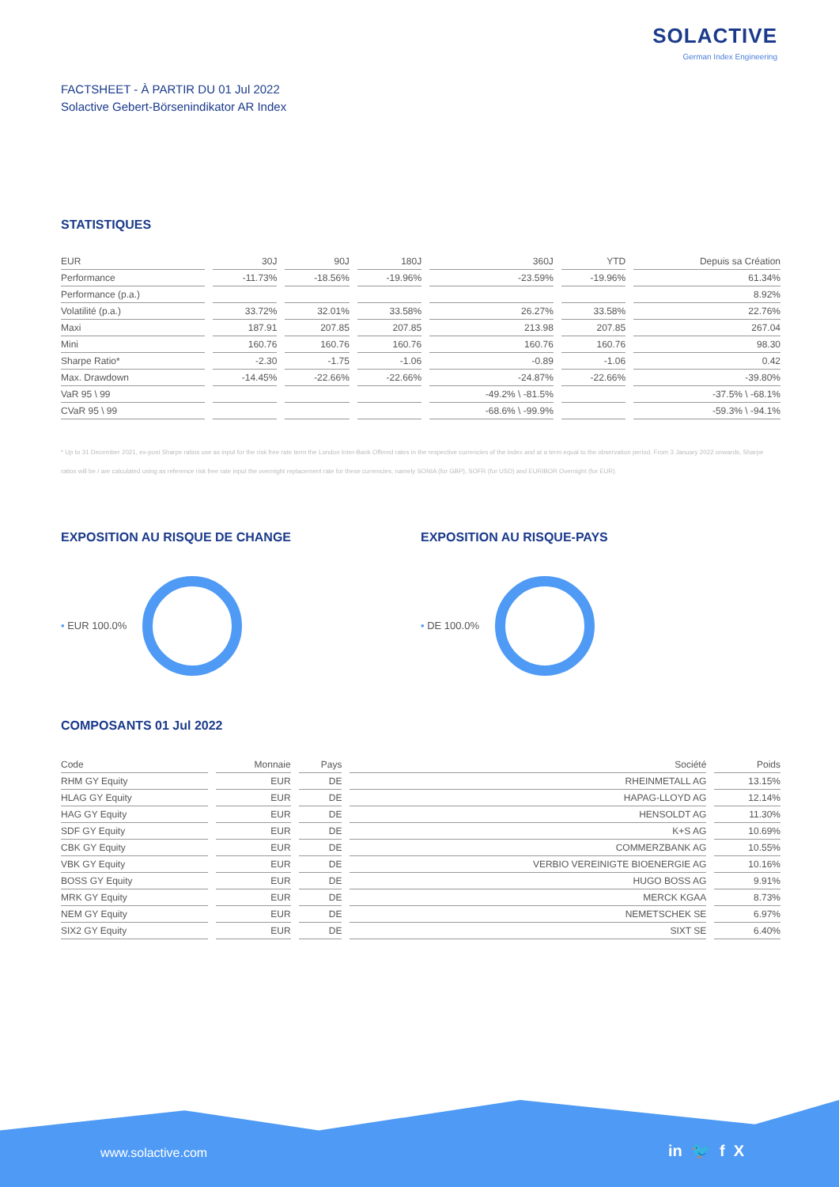SOLACTIVE
German Index Engineering
FACTSHEET - À PARTIR DU 01 Jul 2022
Solactive Gebert-Börsenindikator AR Index
STATISTIQUES
| EUR | 30J | 90J | 180J | 360J | YTD | Depuis sa Création |
| --- | --- | --- | --- | --- | --- | --- |
| Performance | -11.73% | -18.56% | -19.96% | -23.59% | -19.96% | 61.34% |
| Performance (p.a.) | | | | | | 8.92% |
| Volatilité (p.a.) | 33.72% | 32.01% | 33.58% | 26.27% | 33.58% | 22.76% |
| Maxi | 187.91 | 207.85 | 207.85 | 213.98 | 207.85 | 267.04 |
| Mini | 160.76 | 160.76 | 160.76 | 160.76 | 160.76 | 98.30 |
| Sharpe Ratio* | -2.30 | -1.75 | -1.06 | -0.89 | -1.06 | 0.42 |
| Max. Drawdown | -14.45% | -22.66% | -22.66% | -24.87% | -22.66% | -39.80% |
| VaR 95 \ 99 | | | | -49.2% \ -81.5% | | -37.5% \ -68.1% |
| CVaR 95 \ 99 | | | | -68.6% \ -99.9% | | -59.3% \ -94.1% |
* Up to 31 December 2021, ex-post Sharpe ratios use as input for the risk free rate term the London Inter-Bank Offered rates in the respective currencies of the index and at a term equal to the observation period. From 3 January 2022 onwards, Sharpe ratios will be / are calculated using as reference risk free rate input the overnight replacement rate for these currencies, namely SONIA (for GBP), SOFR (for USD) and EURIBOR Overnight (for EUR).
EXPOSITION AU RISQUE DE CHANGE
• EUR 100.0%
EXPOSITION AU RISQUE-PAYS
• DE 100.0%
COMPOSANTS 01 Jul 2022
| Code | Monnaie | Pays | Société | Poids |
| --- | --- | --- | --- | --- |
| RHM GY Equity | EUR | DE | RHEINMETALL AG | 13.15% |
| HLAG GY Equity | EUR | DE | HAPAG-LLOYD AG | 12.14% |
| HAG GY Equity | EUR | DE | HENSOLDT AG | 11.30% |
| SDF GY Equity | EUR | DE | K+S AG | 10.69% |
| CBK GY Equity | EUR | DE | COMMERZBANK AG | 10.55% |
| VBK GY Equity | EUR | DE | VERBIO VEREINIGTE BIOENERGIE AG | 10.16% |
| BOSS GY Equity | EUR | DE | HUGO BOSS AG | 9.91% |
| MRK GY Equity | EUR | DE | MERCK KGAA | 8.73% |
| NEM GY Equity | EUR | DE | NEMETSCHEK SE | 6.97% |
| SIX2 GY Equity | EUR | DE | SIXT SE | 6.40% |
www.solactive.com in 🐦 f X